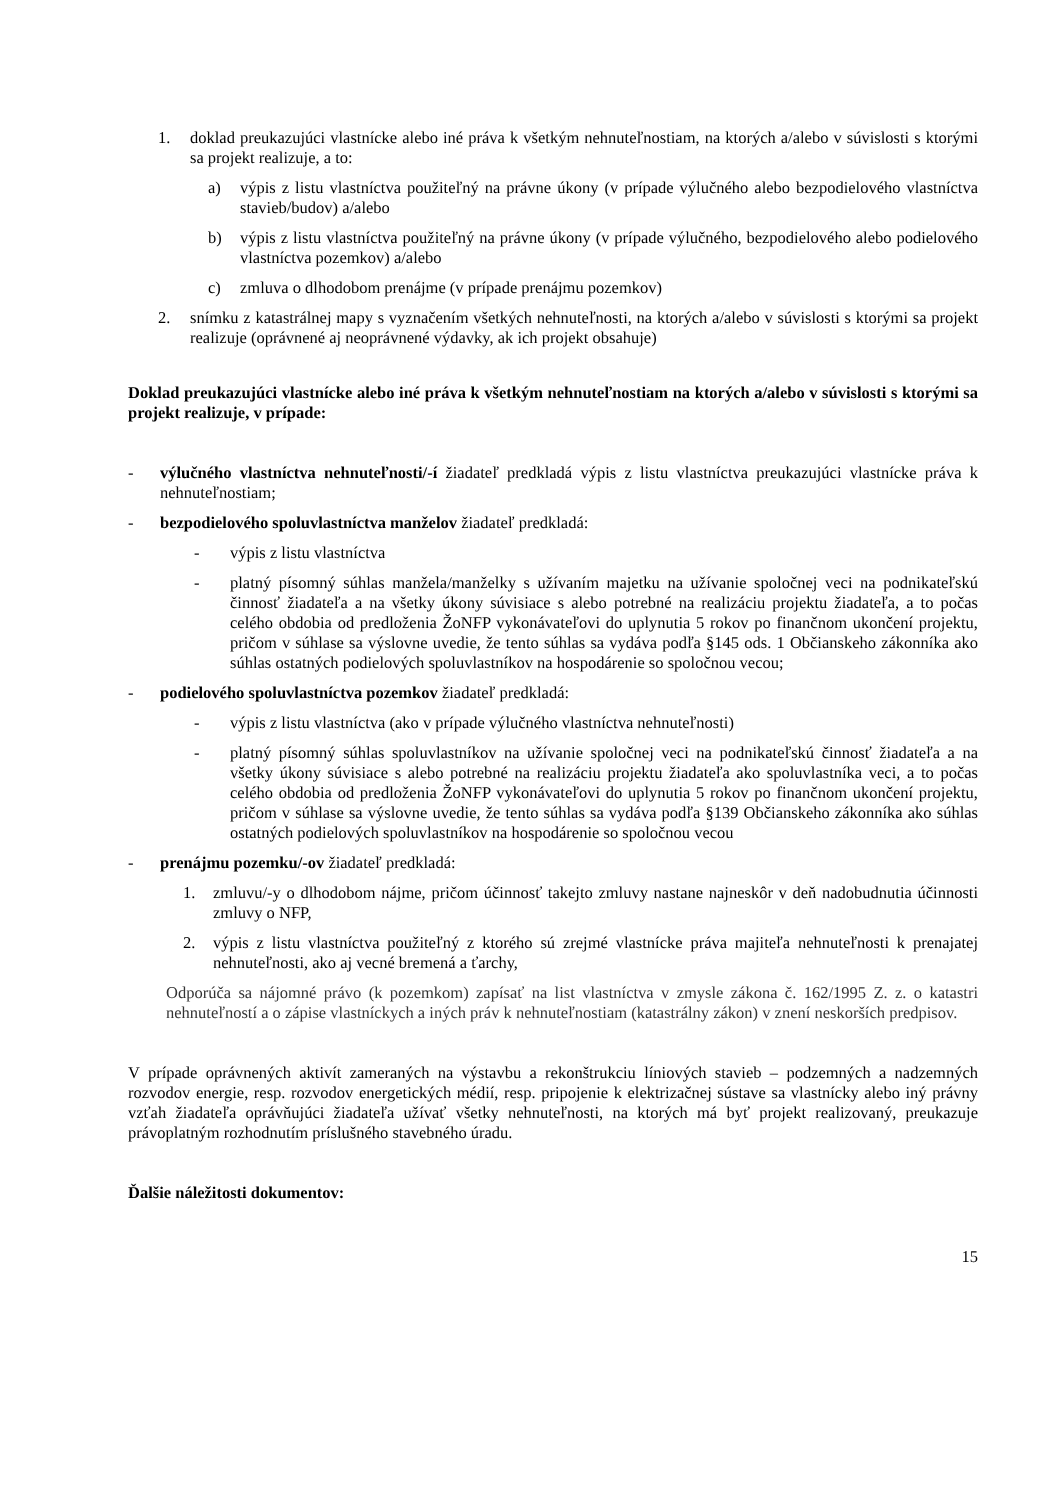1. doklad preukazujúci vlastnícke alebo iné práva k všetkým nehnuteľnostiam, na ktorých a/alebo v súvislosti s ktorými sa projekt realizuje, a to:
a) výpis z listu vlastníctva použiteľný na právne úkony (v prípade výlučného alebo bezpodielového vlastníctva stavieb/budov) a/alebo
b) výpis z listu vlastníctva použiteľný na právne úkony (v prípade výlučného, bezpodielového alebo podielového vlastníctva pozemkov) a/alebo
c) zmluva o dlhodobom prenájme (v prípade prenájmu pozemkov)
2. snímku z katastrálnej mapy s vyznačením všetkých nehnuteľnosti, na ktorých a/alebo v súvislosti s ktorými sa projekt realizuje (oprávnené aj neoprávnené výdavky, ak ich projekt obsahuje)
Doklad preukazujúci vlastnícke alebo iné práva k všetkým nehnuteľnostiam na ktorých a/alebo v súvislosti s ktorými sa projekt realizuje, v prípade:
- výlučného vlastníctva nehnuteľnosti/-í žiadateľ predkladá výpis z listu vlastníctva preukazujúci vlastnícke práva k nehnuteľnostiam;
- bezpodielového spoluvlastníctva manželov žiadateľ predkladá:
- výpis z listu vlastníctva
- platný písomný súhlas manžela/manželky s užívaním majetku na užívanie spoločnej veci na podnikateľskú činnosť žiadateľa a na všetky úkony súvisiace s alebo potrebné na realizáciu projektu žiadateľa, a to počas celého obdobia od predloženia ŽoNFP vykonávateľovi do uplynutia 5 rokov po finančnom ukončení projektu, pričom v súhlase sa výslovne uvedie, že tento súhlas sa vydáva podľa §145 ods. 1 Občianskeho zákonníka ako súhlas ostatných podielových spoluvlastníkov na hospodárenie so spoločnou vecou;
- podielového spoluvlastníctva pozemkov žiadateľ predkladá:
- výpis z listu vlastníctva (ako v prípade výlučného vlastníctva nehnuteľnosti)
- platný písomný súhlas spoluvlastníkov na užívanie spoločnej veci na podnikateľskú činnosť žiadateľa a na všetky úkony súvisiace s alebo potrebné na realizáciu projektu žiadateľa ako spoluvlastníka veci, a to počas celého obdobia od predloženia ŽoNFP vykonávateľovi do uplynutia 5 rokov po finančnom ukončení projektu, pričom v súhlase sa výslovne uvedie, že tento súhlas sa vydáva podľa §139 Občianskeho zákonníka ako súhlas ostatných podielových spoluvlastníkov na hospodárenie so spoločnou vecou
- prenájmu pozemku/-ov žiadateľ predkladá:
1. zmluvu/-y o dlhodobom nájme, pričom účinnosť takejto zmluvy nastane najneskôr v deň nadobudnutia účinnosti zmluvy o NFP,
2. výpis z listu vlastníctva použiteľný z ktorého sú zrejmé vlastnícke práva majiteľa nehnuteľnosti k prenajatej nehnuteľnosti, ako aj vecné bremená a ťarchy,
Odporúča sa nájomné právo (k pozemkom) zapísať na list vlastníctva v zmysle zákona č. 162/1995 Z. z. o katastri nehnuteľností a o zápise vlastníckych a iných práv k nehnuteľnostiam (katastrálny zákon) v znení neskorších predpisov.
V prípade oprávnených aktivít zameraných na výstavbu a rekonštrukciu líniových stavieb – podzemných a nadzemných rozvodov energie, resp. rozvodov energetických médií, resp. pripojenie k elektrizačnej sústave sa vlastnícky alebo iný právny vzťah žiadateľa oprávňujúci žiadateľa užívať všetky nehnuteľnosti, na ktorých má byť projekt realizovaný, preukazuje právoplatným rozhodnutím príslušného stavebného úradu.
Ďalšie náležitosti dokumentov:
15